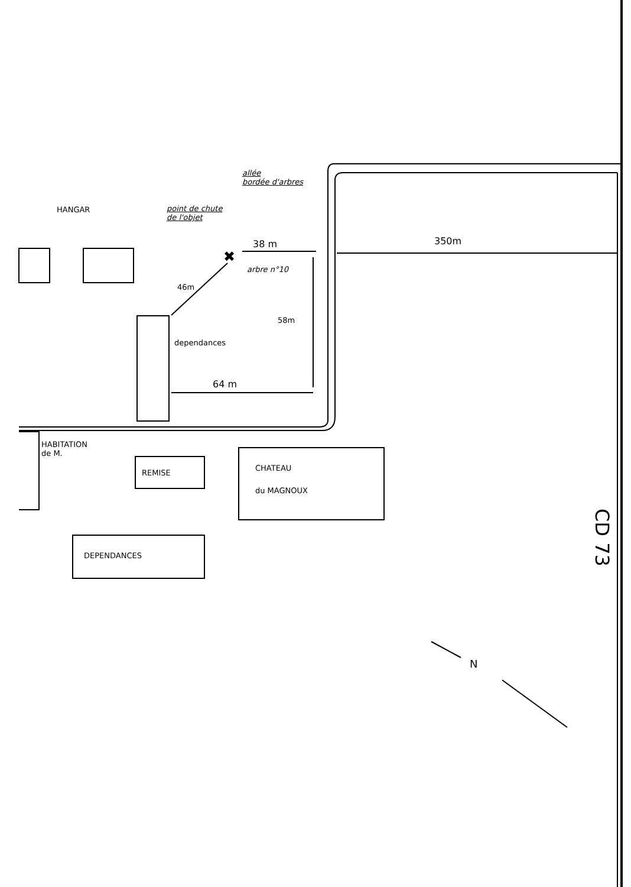HANGAR
allée
bordée d'arbres
point de chute
de l'objet
✖
38 m 350m
arbre n°10
46m
58m
dependances
64 m
HABITATION
de M.
REMISE
CHATEAU
du MAGNOUX
DEPENDANCES
CD 73
N